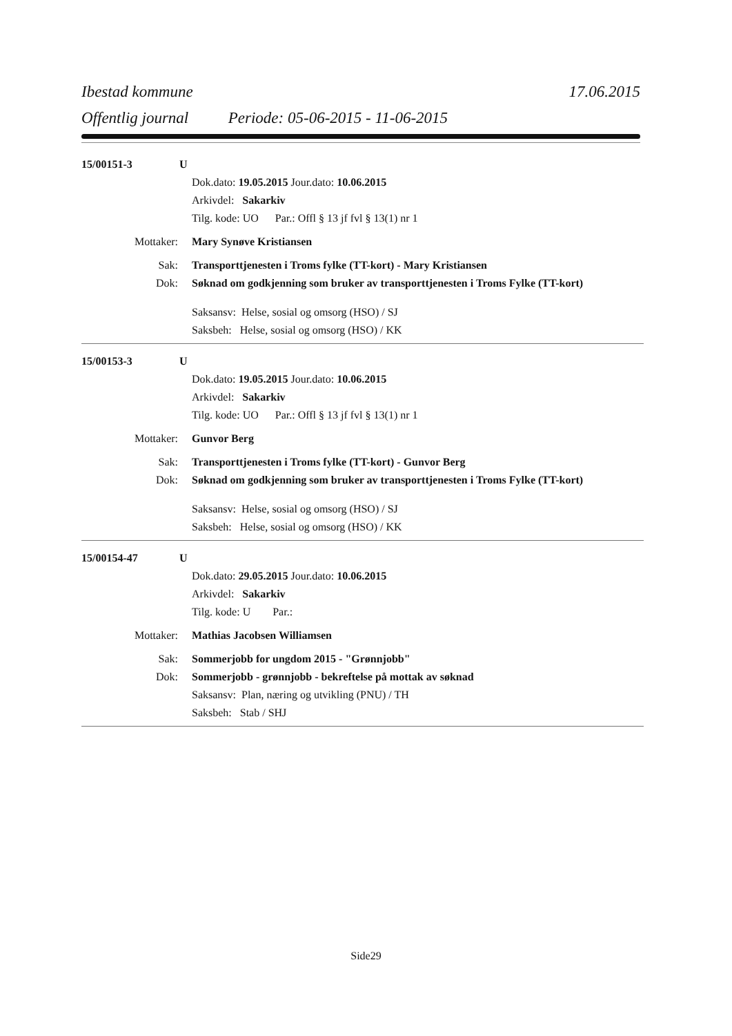Ibestad kommune 17.06.2015
Offentlig journal Periode: 05-06-2015 - 11-06-2015
15/00151-3 U
Dok.dato: 19.05.2015 Jour.dato: 10.06.2015
Arkivdel: Sakarkiv
Tilg. kode: UO Par.: Offl § 13 jf fvl § 13(1) nr 1
Mottaker: Mary Synøve Kristiansen
Sak: Transporttjenesten i Troms fylke (TT-kort) - Mary Kristiansen
Dok: Søknad om godkjenning som bruker av transporttjenesten i Troms Fylke (TT-kort)
Saksansv: Helse, sosial og omsorg (HSO) / SJ
Saksbeh: Helse, sosial og omsorg (HSO) / KK
15/00153-3 U
Dok.dato: 19.05.2015 Jour.dato: 10.06.2015
Arkivdel: Sakarkiv
Tilg. kode: UO Par.: Offl § 13 jf fvl § 13(1) nr 1
Mottaker: Gunvor Berg
Sak: Transporttjenesten i Troms fylke (TT-kort) - Gunvor Berg
Dok: Søknad om godkjenning som bruker av transporttjenesten i Troms Fylke (TT-kort)
Saksansv: Helse, sosial og omsorg (HSO) / SJ
Saksbeh: Helse, sosial og omsorg (HSO) / KK
15/00154-47 U
Dok.dato: 29.05.2015 Jour.dato: 10.06.2015
Arkivdel: Sakarkiv
Tilg. kode: U Par.:
Mottaker: Mathias Jacobsen Williamsen
Sak: Sommerjobb for ungdom 2015 - "Grønnjobb"
Dok: Sommerjobb - grønnjobb - bekreftelse på mottak av søknad
Saksansv: Plan, næring og utvikling (PNU) / TH
Saksbeh: Stab / SHJ
Side29